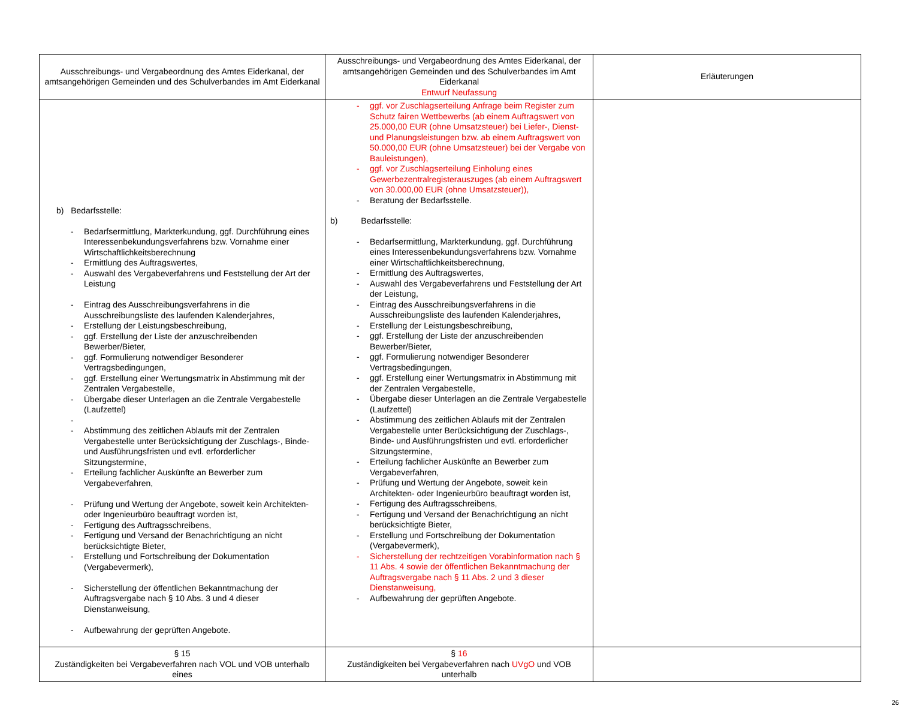| Ausschreibungs- und Vergabeordnung des Amtes Eiderkanal, der amtsangehörigen Gemeinden und des Schulverbandes im Amt Eiderkanal | Ausschreibungs- und Vergabeordnung des Amtes Eiderkanal, der amtsangehörigen Gemeinden und des Schulverbandes im Amt Eiderkanal Entwurf Neufassung | Erläuterungen |
| --- | --- | --- |
| b) Bedarfsstelle : - Bedarfsermittlung, Markterkundung, ggf. Durchführung eines Interessenbekundungsverfahrens bzw. Vornahme einer Wirtschaftlichkeitsberechnung - Ermittlung des Auftragswertes, - Auswahl des Vergabeverfahrens und Feststellung der Art der Leistung - Eintrag des Ausschreibungsverfahrens in die Ausschreibungsliste des laufenden Kalenderjahres, - Erstellung der Leistungsbeschreibung, - ggf. Erstellung der Liste der anzuschreibenden Bewerber/Bieter, - ggf. Formulierung notwendiger Besonderer Vertragsbedingungen, - ggf. Erstellung einer Wertungsmatrix in Abstimmung mit der Zentralen Vergabestelle, - Übergabe dieser Unterlagen an die Zentrale Vergabestelle (Laufzettel) - - Abstimmung des zeitlichen Ablaufs mit der Zentralen Vergabestelle unter Berücksichtigung der Zuschlags-, Binde- und Ausführungsfristen und evtl. erforderlicher Sitzungstermine, - Erteilung fachlicher Auskünfte an Bewerber zum Vergabeverfahren, - Prüfung und Wertung der Angebote, soweit kein Architekten- oder Ingenieurbüro beauftragt worden ist, - Fertigung des Auftragsschreibens, - Fertigung und Versand der Benachrichtigung an nicht berücksichtigte Bieter, - Erstellung und Fortschreibung der Dokumentation (Vergabevermerk), - Sicherstellung der öffentlichen Bekanntmachung der Auftragsvergabe nach § 10 Abs. 3 und 4 dieser Dienstanweisung, - Aufbewahrung der geprüften Angebote. | - ggf. vor Zuschlagserteilung Anfrage beim Register zum Schutz fairen Wettbewerbs (ab einem Auftragswert von 25.000,00 EUR (ohne Umsatzsteuer) bei Liefer-, Dienst- und Planungsleistungen bzw. ab einem Auftragswert von 50.000,00 EUR (ohne Umsatzsteuer) bei der Vergabe von Bauleistungen), - ggf. vor Zuschlagserteilung Einholung eines Gewerbezentralregisterauszuges (ab einem Auftragswert von 30.000,00 EUR (ohne Umsatzsteuer)), - Beratung der Bedarfsstelle. b) Bedarfsstelle: - Bedarfsermittlung, Markterkundung, ggf. Durchführung eines Interessenbekundungsverfahrens bzw. Vornahme einer Wirtschaftlichkeitsberechnung, - Ermittlung des Auftragswertes, - Auswahl des Vergabeverfahrens und Feststellung der Art der Leistung, - Eintrag des Ausschreibungsverfahrens in die Ausschreibungsliste des laufenden Kalenderjahres, - Erstellung der Leistungsbeschreibung, - ggf. Erstellung der Liste der anzuschreibenden Bewerber/Bieter, - ggf. Formulierung notwendiger Besonderer Vertragsbedingungen, - ggf. Erstellung einer Wertungsmatrix in Abstimmung mit der Zentralen Vergabestelle, - Übergabe dieser Unterlagen an die Zentrale Vergabestelle (Laufzettel) - Abstimmung des zeitlichen Ablaufs mit der Zentralen Vergabestelle unter Berücksichtigung der Zuschlags-, Binde- und Ausführungsfristen und evtl. erforderlicher Sitzungstermine, - Erteilung fachlicher Auskünfte an Bewerber zum Vergabeverfahren, - Prüfung und Wertung der Angebote, soweit kein Architekten- oder Ingenieurbüro beauftragt worden ist, - Fertigung des Auftragsschreibens, - Fertigung und Versand der Benachrichtigung an nicht berücksichtigte Bieter, - Erstellung und Fortschreibung der Dokumentation (Vergabevermerk), - Sicherstellung der rechtzeitigen Vorabinformation nach § 11 Abs. 4 sowie der öffentlichen Bekanntmachung der Auftragsvergabe nach § 11 Abs. 2 und 3 dieser Dienstanweisung, - Aufbewahrung der geprüften Angebote. | |
| § 15 Zuständigkeiten bei Vergabeverfahren nach VOL und VOB unterhalb eines | § 16 Zuständigkeiten bei Vergabeverfahren nach UVgO und VOB unterhalb | |
26